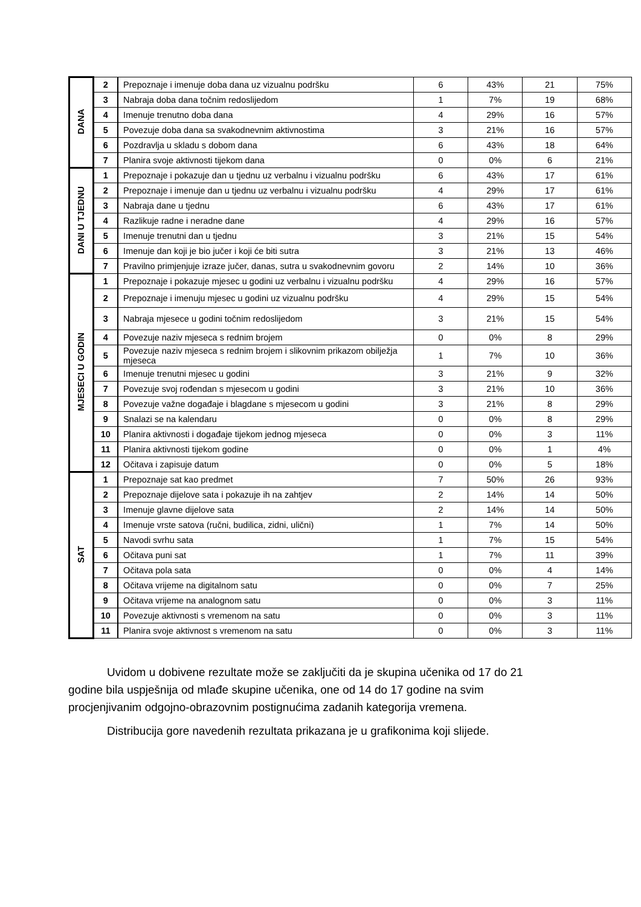| DANA | 2 | Prepoznaje i imenuje doba dana uz vizualnu podršku | 6 | 43% | 21 | 75% |
| | 3 | Nabraja doba dana točnim redoslijedom | 1 | 7% | 19 | 68% |
| | 4 | Imenuje trenutno doba dana | 4 | 29% | 16 | 57% |
| | 5 | Povezuje doba dana sa svakodnevnim aktivnostima | 3 | 21% | 16 | 57% |
| | 6 | Pozdravlja u skladu s dobom dana | 6 | 43% | 18 | 64% |
| | 7 | Planira svoje aktivnosti tijekom dana | 0 | 0% | 6 | 21% |
| DANI U TJEDNU | 1 | Prepoznaje i pokazuje dan u tjednu uz verbalnu i vizualnu podršku | 6 | 43% | 17 | 61% |
| | 2 | Prepoznaje i imenuje dan u tjednu uz verbalnu i vizualnu podršku | 4 | 29% | 17 | 61% |
| | 3 | Nabraja dane u tjednu | 6 | 43% | 17 | 61% |
| | 4 | Razlikuje radne i neradne dane | 4 | 29% | 16 | 57% |
| | 5 | Imenuje trenutni dan u tjednu | 3 | 21% | 15 | 54% |
| | 6 | Imenuje dan koji je bio jučer i koji će biti sutra | 3 | 21% | 13 | 46% |
| | 7 | Pravilno primjenjuje izraze jučer, danas, sutra u svakodnevnim govoru | 2 | 14% | 10 | 36% |
| MJESECI U GODIN | 1 | Prepoznaje i pokazuje mjesec u godini uz verbalnu i vizualnu podršku | 4 | 29% | 16 | 57% |
| | 2 | Prepoznaje i imenuju mjesec u godini uz vizualnu podršku | 4 | 29% | 15 | 54% |
| | 3 | Nabraja mjesece u godini točnim redoslijedom | 3 | 21% | 15 | 54% |
| | 4 | Povezuje naziv mjeseca s rednim brojem | 0 | 0% | 8 | 29% |
| | 5 | Povezuje naziv mjeseca s rednim brojem i slikovnim prikazom obilježja mjeseca | 1 | 7% | 10 | 36% |
| | 6 | Imenuje trenutni mjesec u godini | 3 | 21% | 9 | 32% |
| | 7 | Povezuje svoj rođendan s mjesecom u godini | 3 | 21% | 10 | 36% |
| | 8 | Povezuje važne događaje i blagdane s mjesecom u godini | 3 | 21% | 8 | 29% |
| | 9 | Snalazi se na kalendaru | 0 | 0% | 8 | 29% |
| | 10 | Planira aktivnosti i događaje tijekom jednog mjeseca | 0 | 0% | 3 | 11% |
| | 11 | Planira aktivnosti tijekom godine | 0 | 0% | 1 | 4% |
| | 12 | Očitava i zapisuje datum | 0 | 0% | 5 | 18% |
| SAT | 1 | Prepoznaje sat kao predmet | 7 | 50% | 26 | 93% |
| | 2 | Prepoznaje dijelove sata i pokazuje ih na zahtjev | 2 | 14% | 14 | 50% |
| | 3 | Imenuje glavne dijelove sata | 2 | 14% | 14 | 50% |
| | 4 | Imenuje vrste satova (ručni, budilica, zidni, ulični) | 1 | 7% | 14 | 50% |
| | 5 | Navodi svrhu sata | 1 | 7% | 15 | 54% |
| | 6 | Očitava puni sat | 1 | 7% | 11 | 39% |
| | 7 | Očitava pola sata | 0 | 0% | 4 | 14% |
| | 8 | Očitava vrijeme na digitalnom satu | 0 | 0% | 7 | 25% |
| | 9 | Očitava vrijeme na analognom satu | 0 | 0% | 3 | 11% |
| | 10 | Povezuje aktivnosti s vremenom na satu | 0 | 0% | 3 | 11% |
| | 11 | Planira svoje aktivnost s vremenom na satu | 0 | 0% | 3 | 11% |
Uvidom u dobivene rezultate može se zaključiti da je skupina učenika od 17 do 21 godine bila uspješnija od mlađe skupine učenika, one od 14 do 17 godine na svim procjenjivanim odgojno-obrazovnim postignućima zadanih kategorija vremena.
Distribucija gore navedenih rezultata prikazana je u grafikonima koji slijede.